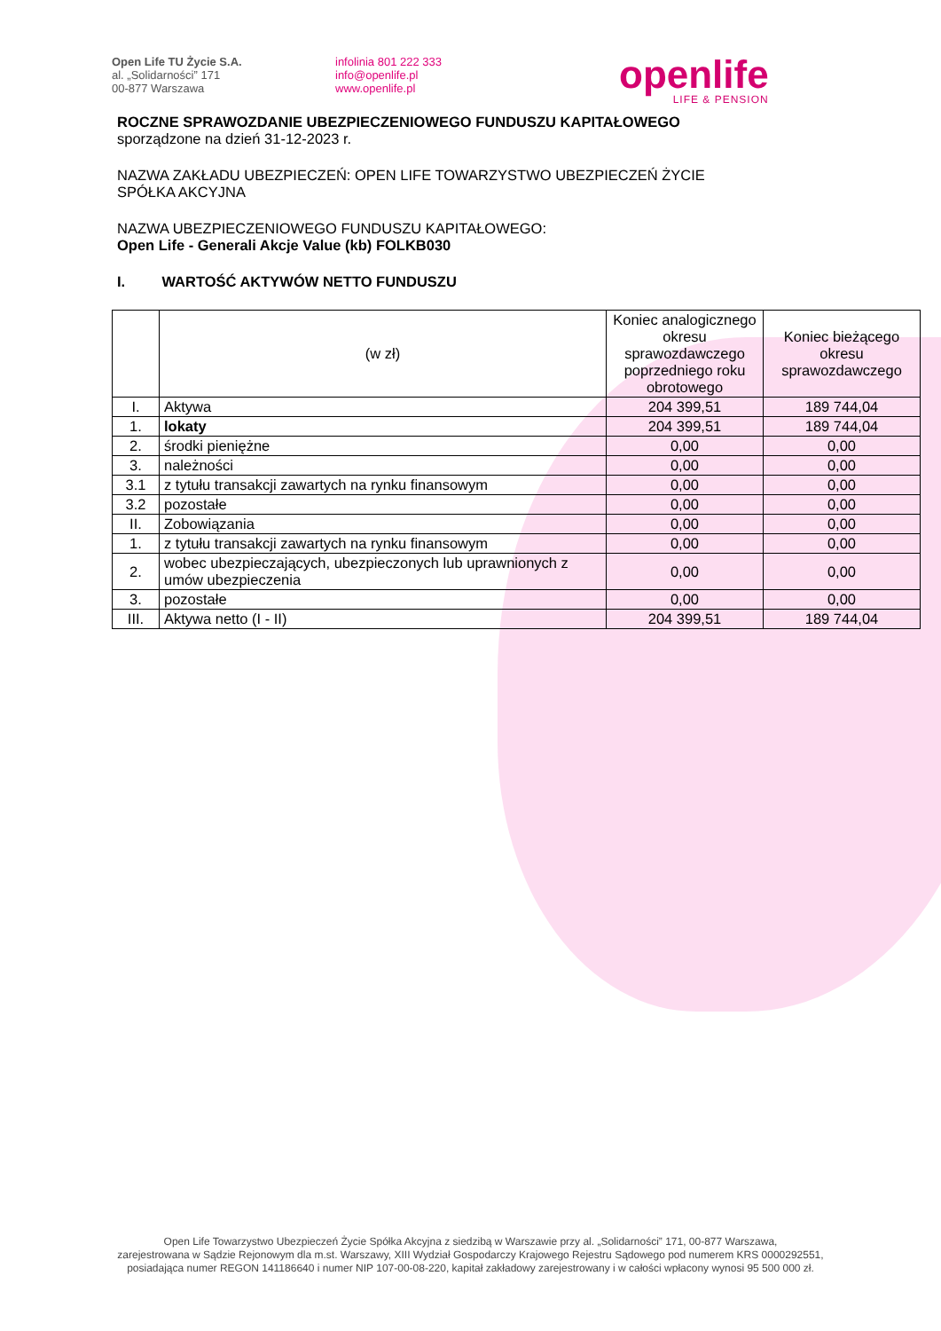Open Life TU Życie S.A.
al. „Solidarności” 171
00-877 Warszawa
infolinia 801 222 333
info@openlife.pl
www.openlife.pl
openlife
LIFE & PENSION
ROCZNE SPRAWOZDANIE UBEZPIECZENIOWEGO FUNDUSZU KAPITAŁOWEGO
sporządzone na dzień 31-12-2023 r.
NAZWA ZAKŁADU UBEZPIECZEŃ: OPEN LIFE TOWARZYSTWO UBEZPIECZEŃ ŻYCIE
SPÓŁKA AKCYJNA
NAZWA UBEZPIECZENIOWEGO FUNDUSZU KAPITAŁOWEGO:
Open Life - Generali Akcje Value (kb) FOLKB030
I. WARTOŚĆ AKTYWÓW NETTO FUNDUSZU
| | (w zł) | Koniec analogicznego okresu sprawozdawczego poprzedniego roku obrotowego | Koniec bieżącego okresu sprawozdawczego |
| --- | --- | --- | --- |
| I. | Aktywa | 204 399,51 | 189 744,04 |
| 1. | lokaty | 204 399,51 | 189 744,04 |
| 2. | środki pieniężne | 0,00 | 0,00 |
| 3. | należności | 0,00 | 0,00 |
| 3.1 | z tytułu transakcji zawartych na rynku finansowym | 0,00 | 0,00 |
| 3.2 | pozostałe | 0,00 | 0,00 |
| II. | Zobowiązania | 0,00 | 0,00 |
| 1. | z tytułu transakcji zawartych na rynku finansowym | 0,00 | 0,00 |
| 2. | wobec ubezpieczających, ubezpieczonych lub uprawnionych z umów ubezpieczenia | 0,00 | 0,00 |
| 3. | pozostałe | 0,00 | 0,00 |
| III. | Aktywa netto (I - II) | 204 399,51 | 189 744,04 |
Open Life Towarzystwo Ubezpieczeń Życie Spółka Akcyjna z siedzibą w Warszawie przy al. „Solidarności” 171, 00-877 Warszawa,
zarejestrowana w Sądzie Rejonowym dla m.st. Warszawy, XIII Wydział Gospodarczy Krajowego Rejestru Sądowego pod numerem KRS 0000292551,
posiadająca numer REGON 141186640 i numer NIP 107-00-08-220, kapitał zakładowy zarejestrowany i w całości wpłacony wynosi 95 500 000 zł.